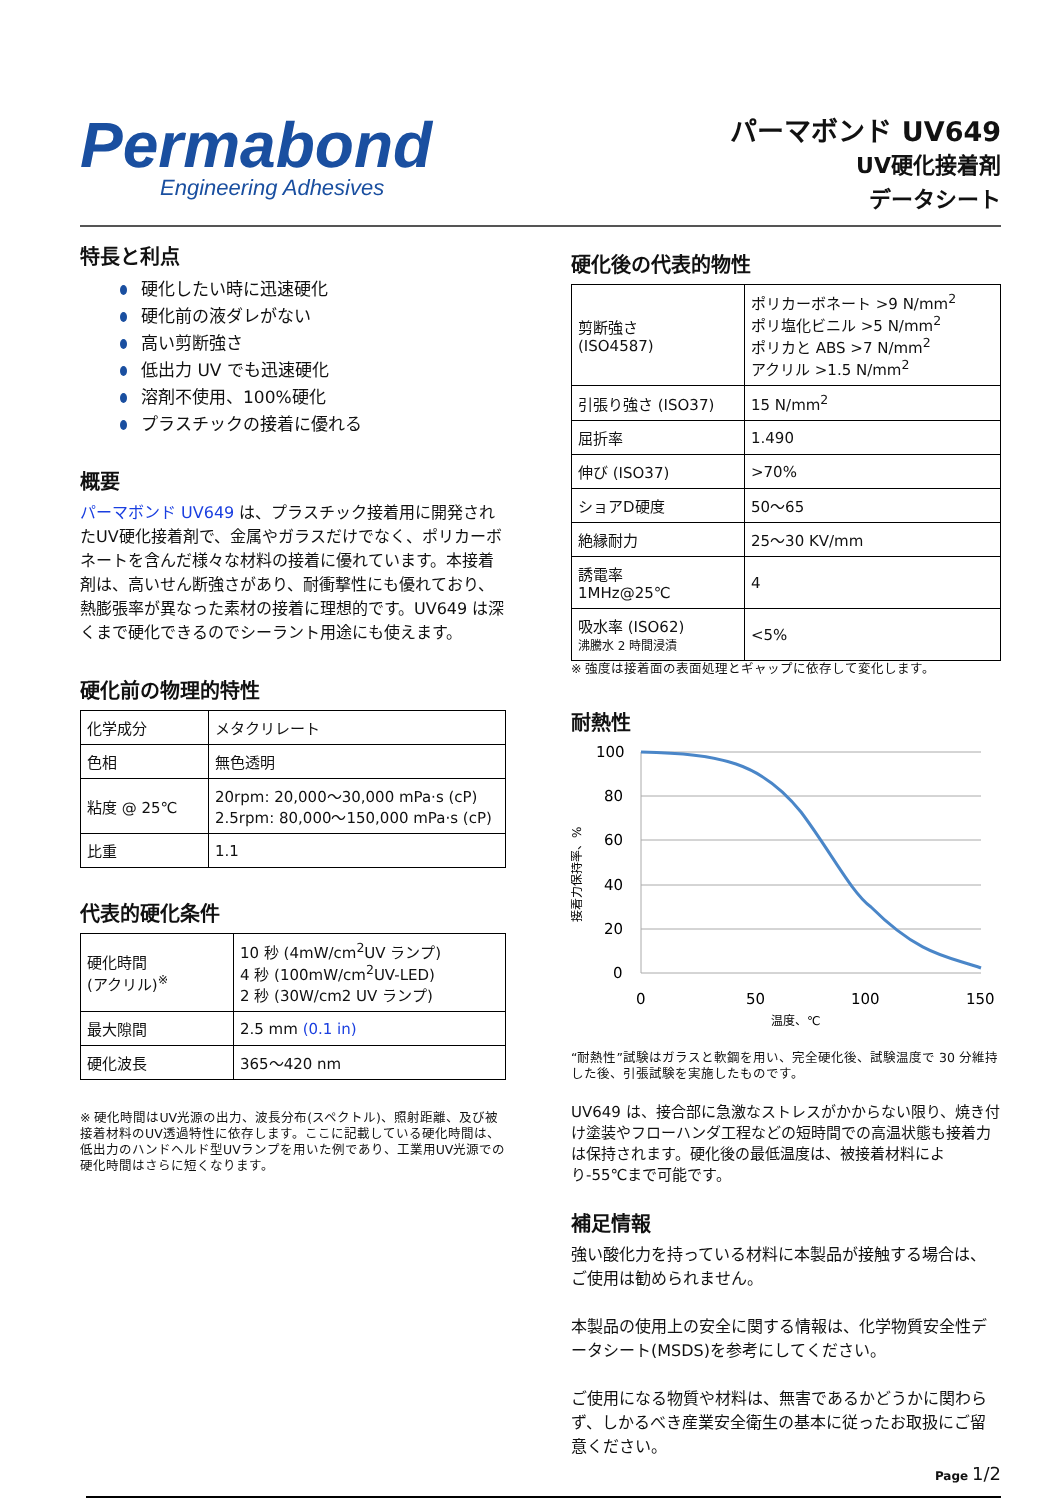Permabond
Engineering Adhesives
パーマボンド UV649
UV硬化接着剤
データシート
特長と利点
硬化したい時に迅速硬化
硬化前の液ダレがない
高い剪断強さ
低出力 UV でも迅速硬化
溶剤不使用、100%硬化
プラスチックの接着に優れる
概要
パーマボンド UV649 は、プラスチック接着用に開発されたUV硬化接着剤で、金属やガラスだけでなく、ポリカーボネートを含んだ様々な材料の接着に優れています。本接着剤は、高いせん断強さがあり、耐衝撃性にも優れており、熱膨張率が異なった素材の接着に理想的です。UV649 は深くまで硬化できるのでシーラント用途にも使えます。
硬化前の物理的特性
| 化学成分 | メタクリレート |
| 色相 | 無色透明 |
| 粘度 @ 25℃ | 20rpm: 20,000～30,000 mPa·s (cP) 2.5rpm: 80,000～150,000 mPa·s (cP) |
| 比重 | 1.1 |
代表的硬化条件
| 硬化時間 (アクリル)<sup>※</sup> | 10 秒 (4mW/cm<sup>2</sup>UV ランプ) 4 秒 (100mW/cm<sup>2</sup>UV-LED) 2 秒 (30W/cm2 UV ランプ) |
| 最大隙間 | 2.5 mm (0.1 in) |
| 硬化波長 | 365～420 nm |
※ 硬化時間はUV光源の出力、波長分布(スペクトル)、照射距離、及び被接着材料のUV透過特性に依存します。ここに記載している硬化時間は、低出力のハンドヘルド型UVランプを用いた例であり、工業用UV光源での硬化時間はさらに短くなります。
硬化後の代表的物性
| 剪断強さ (ISO4587) | ポリカーボネート >9 N/mm<sup>2</sup> ポリ塩化ビニル >5 N/mm<sup>2</sup> ポリカと ABS >7 N/mm<sup>2</sup> アクリル >1.5 N/mm<sup>2</sup> |
| 引張り強さ (ISO37) | 15 N/mm<sup>2</sup> |
| 屈折率 | 1.490 |
| 伸び (ISO37) | >70% |
| ショアD硬度 | 50～65 |
| 絶縁耐力 | 25～30 KV/mm |
| 誘電率 1MHz@25℃ | 4 |
| 吸水率 (ISO62) 沸騰水 2 時間浸漬 | <5% |
※ 強度は接着面の表面処理とギャップに依存して変化します。
耐熱性
100
80
60
40
20
0
0
50
100
150
温度、℃
接着力保持率、%
“耐熱性”試験はガラスと軟鋼を用い、完全硬化後、試験温度で 30 分維持した後、引張試験を実施したものです。
UV649 は、接合部に急激なストレスがかからない限り、焼き付け塗装やフローハンダ工程などの短時間での高温状態も接着力は保持されます。硬化後の最低温度は、被接着材料により-55℃まで可能です。
補足情報
強い酸化力を持っている材料に本製品が接触する場合は、ご使用は勧められません。
本製品の使用上の安全に関する情報は、化学物質安全性データシート(MSDS)を参考にしてください。
ご使用になる物質や材料は、無害であるかどうかに関わらず、しかるべき産業安全衛生の基本に従ったお取扱にご留意ください。
Page 1/2